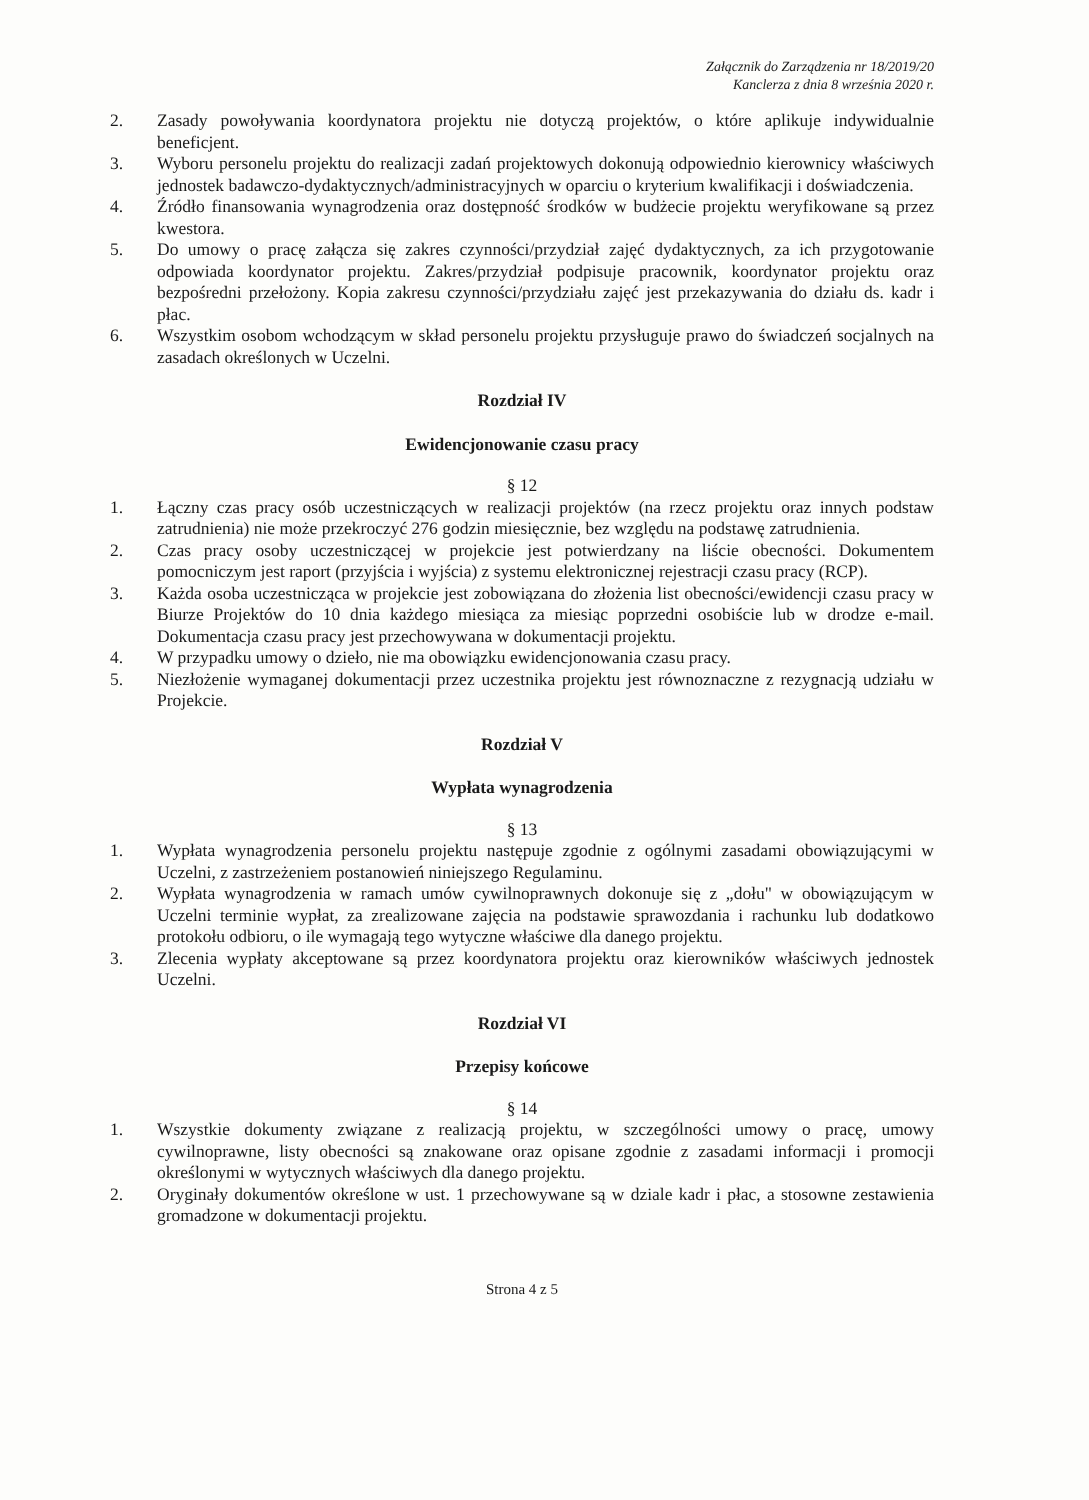Załącznik do Zarządzenia nr 18/2019/20
Kanclerza z dnia 8 września 2020 r.
2. Zasady powoływania koordynatora projektu nie dotyczą projektów, o które aplikuje indywidualnie beneficjent.
3. Wyboru personelu projektu do realizacji zadań projektowych dokonują odpowiednio kierownicy właściwych jednostek badawczo-dydaktycznych/administracyjnych w oparciu o kryterium kwalifikacji i doświadczenia.
4. Źródło finansowania wynagrodzenia oraz dostępność środków w budżecie projektu weryfikowane są przez kwestora.
5. Do umowy o pracę załącza się zakres czynności/przydział zajęć dydaktycznych, za ich przygotowanie odpowiada koordynator projektu. Zakres/przydział podpisuje pracownik, koordynator projektu oraz bezpośredni przełożony. Kopia zakresu czynności/przydziału zajęć jest przekazywania do działu ds. kadr i płac.
6. Wszystkim osobom wchodzącym w skład personelu projektu przysługuje prawo do świadczeń socjalnych na zasadach określonych w Uczelni.
Rozdział IV
Ewidencjonowanie czasu pracy
§ 12
1. Łączny czas pracy osób uczestniczących w realizacji projektów (na rzecz projektu oraz innych podstaw zatrudnienia) nie może przekroczyć 276 godzin miesięcznie, bez względu na podstawę zatrudnienia.
2. Czas pracy osoby uczestniczącej w projekcie jest potwierdzany na liście obecności. Dokumentem pomocniczym jest raport (przyjścia i wyjścia) z systemu elektronicznej rejestracji czasu pracy (RCP).
3. Każda osoba uczestnicząca w projekcie jest zobowiązana do złożenia list obecności/ewidencji czasu pracy w Biurze Projektów do 10 dnia każdego miesiąca za miesiąc poprzedni osobiście lub w drodze e-mail. Dokumentacja czasu pracy jest przechowywana w dokumentacji projektu.
4. W przypadku umowy o dzieło, nie ma obowiązku ewidencjonowania czasu pracy.
5. Niezłożenie wymaganej dokumentacji przez uczestnika projektu jest równoznaczne z rezygnacją udziału w Projekcie.
Rozdział V
Wypłata wynagrodzenia
§ 13
1. Wypłata wynagrodzenia personelu projektu następuje zgodnie z ogólnymi zasadami obowiązującymi w Uczelni, z zastrzeżeniem postanowień niniejszego Regulaminu.
2. Wypłata wynagrodzenia w ramach umów cywilnoprawnych dokonuje się z „dołu" w obowiązującym w Uczelni terminie wypłat, za zrealizowane zajęcia na podstawie sprawozdania i rachunku lub dodatkowo protokołu odbioru, o ile wymagają tego wytyczne właściwe dla danego projektu.
3. Zlecenia wypłaty akceptowane są przez koordynatora projektu oraz kierowników właściwych jednostek Uczelni.
Rozdział VI
Przepisy końcowe
§ 14
1. Wszystkie dokumenty związane z realizacją projektu, w szczególności umowy o pracę, umowy cywilnoprawne, listy obecności są znakowane oraz opisane zgodnie z zasadami informacji i promocji określonymi w wytycznych właściwych dla danego projektu.
2. Oryginały dokumentów określone w ust. 1 przechowywane są w dziale kadr i płac, a stosowne zestawienia gromadzone w dokumentacji projektu.
Strona 4 z 5